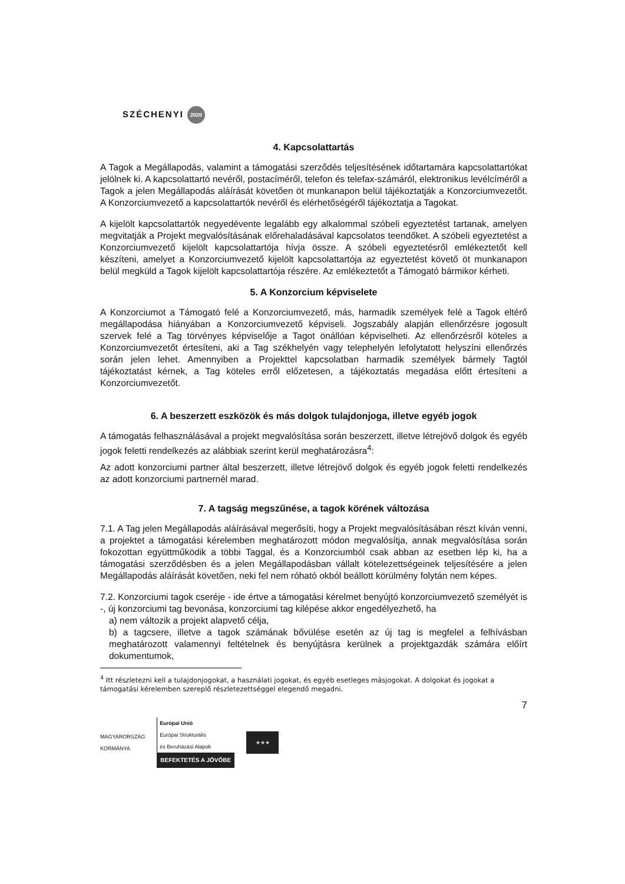SZÉCHENYI 2020
4. Kapcsolattartás
A Tagok a Megállapodás, valamint a támogatási szerződés teljesítésének időtartamára kapcsolattartókat jelölnek ki. A kapcsolattartó nevéről, postacíméről, telefon és telefax-számáról, elektronikus levélcíméről a Tagok a jelen Megállapodás aláírását követően öt munkanapon belül tájékoztatják a Konzorciumvezetőt. A Konzorciumvezető a kapcsolattartók nevéről és elérhetőségéről tájékoztatja a Tagokat.
A kijelölt kapcsolattartók negyedévente legalább egy alkalommal szóbeli egyeztetést tartanak, amelyen megvitatják a Projekt megvalósításának előrehaladásával kapcsolatos teendőket. A szóbeli egyeztetést a Konzorciumvezető kijelölt kapcsolattartója hívja össze. A szóbeli egyeztetésről emlékeztetőt kell készíteni, amelyet a Konzorciumvezető kijelölt kapcsolattartója az egyeztetést követő öt munkanapon belül megküld a Tagok kijelölt kapcsolattartója részére. Az emlékeztetőt a Támogató bármikor kérheti.
5. A Konzorcium képviselete
A Konzorciumot a Támogató felé a Konzorciumvezető, más, harmadik személyek felé a Tagok eltérő megállapodása hiányában a Konzorciumvezető képviseli. Jogszabály alapján ellenőrzésre jogosult szervek felé a Tag törvényes képviselője a Tagot önállóan képviselheti. Az ellenőrzésről köteles a Konzorciumvezetőt értesíteni, aki a Tag székhelyén vagy telephelyén lefolytatott helyszíni ellenőrzés során jelen lehet. Amennyiben a Projekttel kapcsolatban harmadik személyek bármely Tagtól tájékoztatást kérnek, a Tag köteles erről előzetesen, a tájékoztatás megadása előtt értesíteni a Konzorciumvezetőt.
6. A beszerzett eszközök és más dolgok tulajdonjoga, illetve egyéb jogok
A támogatás felhasználásával a projekt megvalósítása során beszerzett, illetve létrejövő dolgok és egyéb jogok feletti rendelkezés az alábbiak szerint kerül meghatározásra<sup>4</sup>:
Az adott konzorciumi partner által beszerzett, illetve létrejövő dolgok és egyéb jogok feletti rendelkezés az adott konzorciumi partnernél marad.
7. A tagság megszűnése, a tagok körének változása
7.1. A Tag jelen Megállapodás aláírásával megerősíti, hogy a Projekt megvalósításában részt kíván venni, a projektet a támogatási kérelemben meghatározott módon megvalósítja, annak megvalósítása során fokozottan együttműködik a többi Taggal, és a Konzorciumból csak abban az esetben lép ki, ha a támogatási szerződésben és a jelen Megállapodásban vállalt kötelezettségeinek teljesítésére a jelen Megállapodás aláírását követően, neki fel nem róható okból beállott körülmény folytán nem képes.
7.2. Konzorciumi tagok cseréje - ide értve a támogatási kérelmet benyújtó konzorciumvezető személyét is -, új konzorciumi tag bevonása, konzorciumi tag kilépése akkor engedélyezhető, ha
a) nem változik a projekt alapvető célja,
b) a tagcsere, illetve a tagok számának bővülése esetén az új tag is megfelel a felhívásban meghatározott valamennyi feltételnek és benyújtásra kerülnek a projektgazdák számára előírt dokumentumok,
<sup>4</sup> Itt részletezni kell a tulajdonjogokat, a használati jogokat, és egyéb esetleges másjogokat. A dolgokat és jogokat a támogatási kérelemben szereplő részletezettséggel elegendő megadni.
7
MAGYARORSZÁG
KORMÁNYA
Európai Unió
Európai Strukturális
és Beruházási Alapok
BEFEKTETÉS A JÖVŐBE
★★★